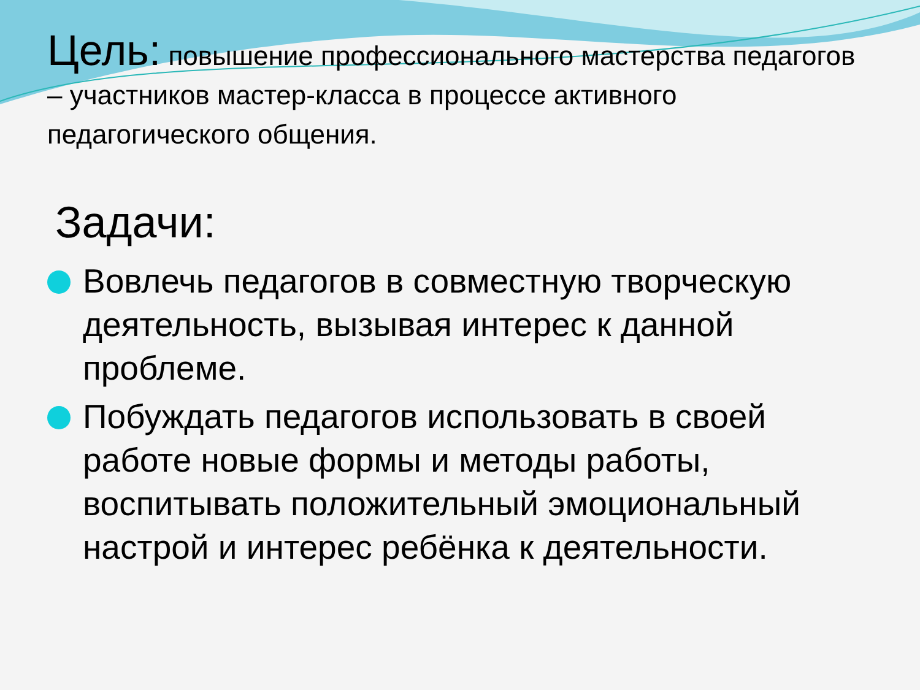Цель: повышение профессионального мастерства педагогов – участников мастер-класса в процессе активного педагогического общения.
Задачи:
Вовлечь педагогов в совместную творческую деятельность, вызывая интерес к данной проблеме.
Побуждать педагогов использовать в своей работе новые формы и методы работы, воспитывать положительный эмоциональный настрой и интерес ребёнка к деятельности.